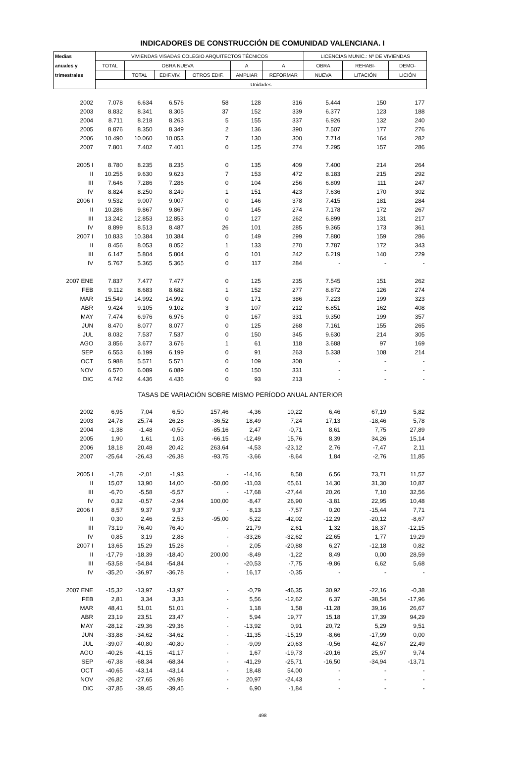INDICADORES DE CONSTRUCCIÓN DE COMUNIDAD VALENCIANA. I
| Medias | VIVIENDAS VISADAS COLEGIO ARQUITECTOS TÉCNICOS | | | | | | LICENCIAS MUNIC.: Nº DE VIVIENDAS | | |
| --- | --- | --- | --- | --- | --- | --- | --- | --- | --- |
| anuales y | TOTAL | OBRA NUEVA | | | A | A | OBRA | REHABI- | DEMO- |
| trimestrales | | TOTAL | EDIF.VIV. | OTROS EDIF. | AMPLIAR | REFORMAR | NUEVA | LITACIÓN | LICIÓN |
| | Unidades | | | | | | | | |
| 2002 | 7.078 | 6.634 | 6.576 | 58 | 128 | 316 | 5.444 | 150 | 177 |
| 2003 | 8.832 | 8.341 | 8.305 | 37 | 152 | 339 | 6.377 | 123 | 188 |
| 2004 | 8.711 | 8.218 | 8.263 | 5 | 155 | 337 | 6.926 | 132 | 240 |
| 2005 | 8.876 | 8.350 | 8.349 | 2 | 136 | 390 | 7.507 | 177 | 276 |
| 2006 | 10.490 | 10.060 | 10.053 | 7 | 130 | 300 | 7.714 | 164 | 282 |
| 2007 | 7.801 | 7.402 | 7.401 | 0 | 125 | 274 | 7.295 | 157 | 286 |
| 2005 I | 8.780 | 8.235 | 8.235 | 0 | 135 | 409 | 7.400 | 214 | 264 |
| II | 10.255 | 9.630 | 9.623 | 7 | 153 | 472 | 8.183 | 215 | 292 |
| III | 7.646 | 7.286 | 7.286 | 0 | 104 | 256 | 6.809 | 111 | 247 |
| IV | 8.824 | 8.250 | 8.249 | 1 | 151 | 423 | 7.636 | 170 | 302 |
| 2006 I | 9.532 | 9.007 | 9.007 | 0 | 146 | 378 | 7.415 | 181 | 284 |
| II | 10.286 | 9.867 | 9.867 | 0 | 145 | 274 | 7.178 | 172 | 267 |
| III | 13.242 | 12.853 | 12.853 | 0 | 127 | 262 | 6.899 | 131 | 217 |
| IV | 8.899 | 8.513 | 8.487 | 26 | 101 | 285 | 9.365 | 173 | 361 |
| 2007 I | 10.833 | 10.384 | 10.384 | 0 | 149 | 299 | 7.880 | 159 | 286 |
| II | 8.456 | 8.053 | 8.052 | 1 | 133 | 270 | 7.787 | 172 | 343 |
| III | 6.147 | 5.804 | 5.804 | 0 | 101 | 242 | 6.219 | 140 | 229 |
| IV | 5.767 | 5.365 | 5.365 | 0 | 117 | 284 | - | - | - |
| 2007 ENE | 7.837 | 7.477 | 7.477 | 0 | 125 | 235 | 7.545 | 151 | 262 |
| FEB | 9.112 | 8.683 | 8.682 | 1 | 152 | 277 | 8.872 | 126 | 274 |
| MAR | 15.549 | 14.992 | 14.992 | 0 | 171 | 386 | 7.223 | 199 | 323 |
| ABR | 9.424 | 9.105 | 9.102 | 3 | 107 | 212 | 6.851 | 162 | 408 |
| MAY | 7.474 | 6.976 | 6.976 | 0 | 167 | 331 | 9.350 | 199 | 357 |
| JUN | 8.470 | 8.077 | 8.077 | 0 | 125 | 268 | 7.161 | 155 | 265 |
| JUL | 8.032 | 7.537 | 7.537 | 0 | 150 | 345 | 9.630 | 214 | 305 |
| AGO | 3.856 | 3.677 | 3.676 | 1 | 61 | 118 | 3.688 | 97 | 169 |
| SEP | 6.553 | 6.199 | 6.199 | 0 | 91 | 263 | 5.338 | 108 | 214 |
| OCT | 5.988 | 5.571 | 5.571 | 0 | 109 | 308 | - | - | - |
| NOV | 6.570 | 6.089 | 6.089 | 0 | 150 | 331 | - | - | - |
| DIC | 4.742 | 4.436 | 4.436 | 0 | 93 | 213 | - | - | - |
| TASAS DE VARIACIÓN SOBRE MISMO PERÍODO ANUAL ANTERIOR | | | | | | | | | |
| 2002 | 6,95 | 7,04 | 6,50 | 157,46 | -4,36 | 10,22 | 6,46 | 67,19 | 5,82 |
| 2003 | 24,78 | 25,74 | 26,28 | -36,52 | 18,49 | 7,24 | 17,13 | -18,46 | 5,78 |
| 2004 | -1,38 | -1,48 | -0,50 | -85,16 | 2,47 | -0,71 | 8,61 | 7,75 | 27,89 |
| 2005 | 1,90 | 1,61 | 1,03 | -66,15 | -12,49 | 15,76 | 8,39 | 34,26 | 15,14 |
| 2006 | 18,18 | 20,48 | 20,42 | 263,64 | -4,53 | -23,12 | 2,76 | -7,47 | 2,11 |
| 2007 | -25,64 | -26,43 | -26,38 | -93,75 | -3,66 | -8,64 | 1,84 | -2,76 | 11,85 |
| 2005 I | -1,78 | -2,01 | -1,93 | - | -14,16 | 8,58 | 6,56 | 73,71 | 11,57 |
| II | 15,07 | 13,90 | 14,00 | -50,00 | -11,03 | 65,61 | 14,30 | 31,30 | 10,87 |
| III | -6,70 | -5,58 | -5,57 | - | -17,68 | -27,44 | 20,26 | 7,10 | 32,56 |
| IV | 0,32 | -0,57 | -2,94 | 100,00 | -8,47 | 26,90 | -3,81 | 22,95 | 10,48 |
| 2006 I | 8,57 | 9,37 | 9,37 | - | 8,13 | -7,57 | 0,20 | -15,44 | 7,71 |
| II | 0,30 | 2,46 | 2,53 | -95,00 | -5,22 | -42,02 | -12,29 | -20,12 | -8,67 |
| III | 73,19 | 76,40 | 76,40 | - | 21,79 | 2,61 | 1,32 | 18,37 | -12,15 |
| IV | 0,85 | 3,19 | 2,88 | - | -33,26 | -32,62 | 22,65 | 1,77 | 19,29 |
| 2007 I | 13,65 | 15,29 | 15,28 | - | 2,05 | -20,88 | 6,27 | -12,18 | 0,82 |
| II | -17,79 | -18,39 | -18,40 | 200,00 | -8,49 | -1,22 | 8,49 | 0,00 | 28,59 |
| III | -53,58 | -54,84 | -54,84 | - | -20,53 | -7,75 | -9,86 | 6,62 | 5,68 |
| IV | -35,20 | -36,97 | -36,78 | - | 16,17 | -0,35 | - | - | - |
| 2007 ENE | -15,32 | -13,97 | -13,97 | - | -0,79 | -46,35 | 30,92 | -22,16 | -0,38 |
| FEB | 2,81 | 3,34 | 3,33 | - | 5,56 | -12,62 | 6,37 | -38,54 | -17,96 |
| MAR | 48,41 | 51,01 | 51,01 | - | 1,18 | 1,58 | -11,28 | 39,16 | 26,67 |
| ABR | 23,19 | 23,51 | 23,47 | - | 5,94 | 19,77 | 15,18 | 17,39 | 94,29 |
| MAY | -28,12 | -29,36 | -29,36 | - | -13,92 | 0,91 | 20,72 | 5,29 | 9,51 |
| JUN | -33,88 | -34,62 | -34,62 | - | -11,35 | -15,19 | -8,66 | -17,99 | 0,00 |
| JUL | -39,07 | -40,80 | -40,80 | - | -9,09 | 20,63 | -0,56 | 42,67 | 22,49 |
| AGO | -40,26 | -41,15 | -41,17 | - | 1,67 | -19,73 | -20,16 | 25,97 | 9,74 |
| SEP | -67,38 | -68,34 | -68,34 | - | -41,29 | -25,71 | -16,50 | -34,94 | -13,71 |
| OCT | -40,65 | -43,14 | -43,14 | - | 18,48 | 54,00 | - | - | - |
| NOV | -26,82 | -27,65 | -26,96 | - | 20,97 | -24,43 | - | - | - |
| DIC | -37,85 | -39,45 | -39,45 | - | 6,90 | -1,84 | - | - | - |
498